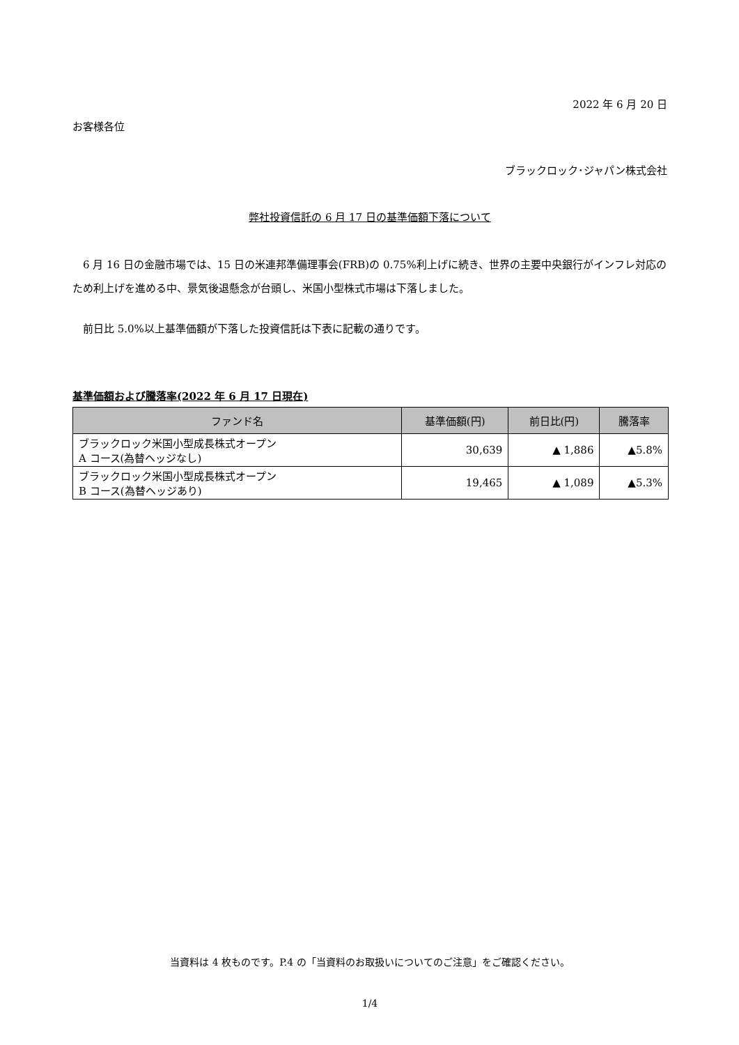2022 年 6 月 20 日
お客様各位
ブラックロック･ジャパン株式会社
弊社投資信託の 6 月 17 日の基準価額下落について
　6 月 16 日の金融市場では、15 日の米連邦準備理事会(FRB)の 0.75%利上げに続き、世界の主要中央銀行がインフレ対応のため利上げを進める中、景気後退懸念が台頭し、米国小型株式市場は下落しました。
　前日比 5.0%以上基準価額が下落した投資信託は下表に記載の通りです。
基準価額および騰落率(2022 年 6 月 17 日現在)
| ファンド名 | 基準価額(円) | 前日比(円) | 騰落率 |
| --- | --- | --- | --- |
| ブラックロック米国小型成長株式オープン A コース(為替ヘッジなし) | 30,639 | ▲ 1,886 | ▲5.8% |
| ブラックロック米国小型成長株式オープン B コース(為替ヘッジあり) | 19,465 | ▲ 1,089 | ▲5.3% |
当資料は 4 枚ものです。P.4 の「当資料のお取扱いについてのご注意」をご確認ください。
1/4